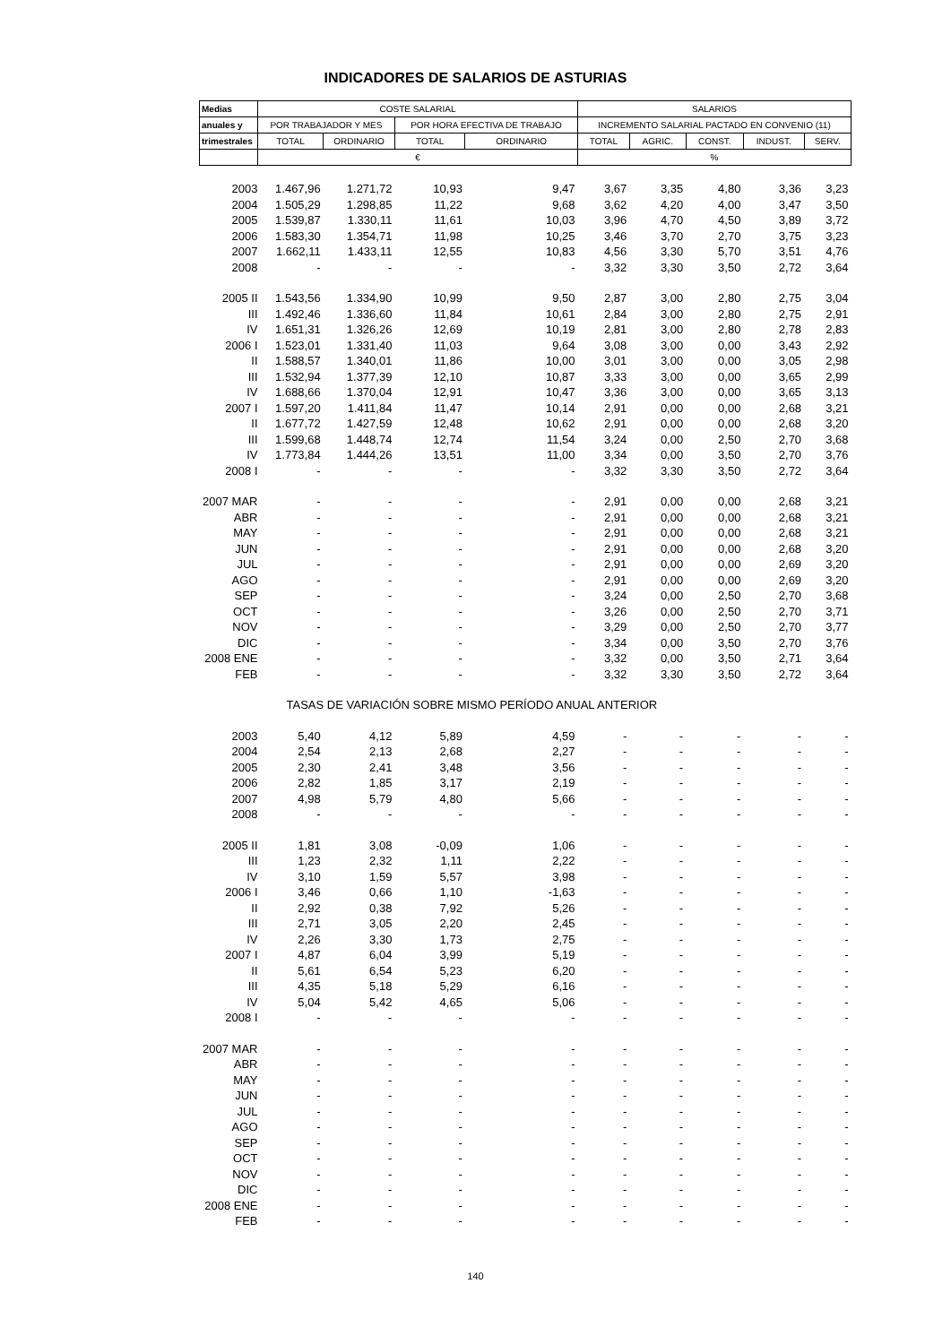INDICADORES DE SALARIOS DE ASTURIAS
| Medias | COSTE SALARIAL | | | | SALARIOS | | | | |
| --- | --- | --- | --- | --- | --- | --- | --- | --- | --- |
| anuales y | POR TRABAJADOR Y MES | | POR HORA EFECTIVA DE TRABAJO | | INCREMENTO SALARIAL PACTADO EN CONVENIO (11) | | | | |
| trimestrales | TOTAL | ORDINARIO | TOTAL | ORDINARIO | TOTAL | AGRIC. | CONST. | INDUST. | SERV. |
| | € | | | | % | | | | |
| 2003 | 1.467,96 | 1.271,72 | 10,93 | 9,47 | 3,67 | 3,35 | 4,80 | 3,36 | 3,23 |
| 2004 | 1.505,29 | 1.298,85 | 11,22 | 9,68 | 3,62 | 4,20 | 4,00 | 3,47 | 3,50 |
| 2005 | 1.539,87 | 1.330,11 | 11,61 | 10,03 | 3,96 | 4,70 | 4,50 | 3,89 | 3,72 |
| 2006 | 1.583,30 | 1.354,71 | 11,98 | 10,25 | 3,46 | 3,70 | 2,70 | 3,75 | 3,23 |
| 2007 | 1.662,11 | 1.433,11 | 12,55 | 10,83 | 4,56 | 3,30 | 5,70 | 3,51 | 4,76 |
| 2008 | - | - | - | - | 3,32 | 3,30 | 3,50 | 2,72 | 3,64 |
| 2005 II | 1.543,56 | 1.334,90 | 10,99 | 9,50 | 2,87 | 3,00 | 2,80 | 2,75 | 3,04 |
| III | 1.492,46 | 1.336,60 | 11,84 | 10,61 | 2,84 | 3,00 | 2,80 | 2,75 | 2,91 |
| IV | 1.651,31 | 1.326,26 | 12,69 | 10,19 | 2,81 | 3,00 | 2,80 | 2,78 | 2,83 |
| 2006 I | 1.523,01 | 1.331,40 | 11,03 | 9,64 | 3,08 | 3,00 | 0,00 | 3,43 | 2,92 |
| II | 1.588,57 | 1.340,01 | 11,86 | 10,00 | 3,01 | 3,00 | 0,00 | 3,05 | 2,98 |
| III | 1.532,94 | 1.377,39 | 12,10 | 10,87 | 3,33 | 3,00 | 0,00 | 3,65 | 2,99 |
| IV | 1.688,66 | 1.370,04 | 12,91 | 10,47 | 3,36 | 3,00 | 0,00 | 3,65 | 3,13 |
| 2007 I | 1.597,20 | 1.411,84 | 11,47 | 10,14 | 2,91 | 0,00 | 0,00 | 2,68 | 3,21 |
| II | 1.677,72 | 1.427,59 | 12,48 | 10,62 | 2,91 | 0,00 | 0,00 | 2,68 | 3,20 |
| III | 1.599,68 | 1.448,74 | 12,74 | 11,54 | 3,24 | 0,00 | 2,50 | 2,70 | 3,68 |
| IV | 1.773,84 | 1.444,26 | 13,51 | 11,00 | 3,34 | 0,00 | 3,50 | 2,70 | 3,76 |
| 2008 I | - | - | - | - | 3,32 | 3,30 | 3,50 | 2,72 | 3,64 |
| 2007 MAR | - | - | - | - | 2,91 | 0,00 | 0,00 | 2,68 | 3,21 |
| ABR | - | - | - | - | 2,91 | 0,00 | 0,00 | 2,68 | 3,21 |
| MAY | - | - | - | - | 2,91 | 0,00 | 0,00 | 2,68 | 3,21 |
| JUN | - | - | - | - | 2,91 | 0,00 | 0,00 | 2,68 | 3,20 |
| JUL | - | - | - | - | 2,91 | 0,00 | 0,00 | 2,69 | 3,20 |
| AGO | - | - | - | - | 2,91 | 0,00 | 0,00 | 2,69 | 3,20 |
| SEP | - | - | - | - | 3,24 | 0,00 | 2,50 | 2,70 | 3,68 |
| OCT | - | - | - | - | 3,26 | 0,00 | 2,50 | 2,70 | 3,71 |
| NOV | - | - | - | - | 3,29 | 0,00 | 2,50 | 2,70 | 3,77 |
| DIC | - | - | - | - | 3,34 | 0,00 | 3,50 | 2,70 | 3,76 |
| 2008 ENE | - | - | - | - | 3,32 | 0,00 | 3,50 | 2,71 | 3,64 |
| FEB | - | - | - | - | 3,32 | 3,30 | 3,50 | 2,72 | 3,64 |
| | TASAS DE VARIACIÓN SOBRE MISMO PERÍODO ANUAL ANTERIOR | | | | | | | | |
| 2003 | 5,40 | 4,12 | 5,89 | 4,59 | - | - | - | - | - |
| 2004 | 2,54 | 2,13 | 2,68 | 2,27 | - | - | - | - | - |
| 2005 | 2,30 | 2,41 | 3,48 | 3,56 | - | - | - | - | - |
| 2006 | 2,82 | 1,85 | 3,17 | 2,19 | - | - | - | - | - |
| 2007 | 4,98 | 5,79 | 4,80 | 5,66 | - | - | - | - | - |
| 2008 | - | - | - | - | - | - | - | - | - |
| 2005 II | 1,81 | 3,08 | -0,09 | 1,06 | - | - | - | - | - |
| III | 1,23 | 2,32 | 1,11 | 2,22 | - | - | - | - | - |
| IV | 3,10 | 1,59 | 5,57 | 3,98 | - | - | - | - | - |
| 2006 I | 3,46 | 0,66 | 1,10 | -1,63 | - | - | - | - | - |
| II | 2,92 | 0,38 | 7,92 | 5,26 | - | - | - | - | - |
| III | 2,71 | 3,05 | 2,20 | 2,45 | - | - | - | - | - |
| IV | 2,26 | 3,30 | 1,73 | 2,75 | - | - | - | - | - |
| 2007 I | 4,87 | 6,04 | 3,99 | 5,19 | - | - | - | - | - |
| II | 5,61 | 6,54 | 5,23 | 6,20 | - | - | - | - | - |
| III | 4,35 | 5,18 | 5,29 | 6,16 | - | - | - | - | - |
| IV | 5,04 | 5,42 | 4,65 | 5,06 | - | - | - | - | - |
| 2008 I | - | - | - | - | - | - | - | - | - |
| 2007 MAR | - | - | - | - | - | - | - | - | - |
| ABR | - | - | - | - | - | - | - | - | - |
| MAY | - | - | - | - | - | - | - | - | - |
| JUN | - | - | - | - | - | - | - | - | - |
| JUL | - | - | - | - | - | - | - | - | - |
| AGO | - | - | - | - | - | - | - | - | - |
| SEP | - | - | - | - | - | - | - | - | - |
| OCT | - | - | - | - | - | - | - | - | - |
| NOV | - | - | - | - | - | - | - | - | - |
| DIC | - | - | - | - | - | - | - | - | - |
| 2008 ENE | - | - | - | - | - | - | - | - | - |
| FEB | - | - | - | - | - | - | - | - | - |
140